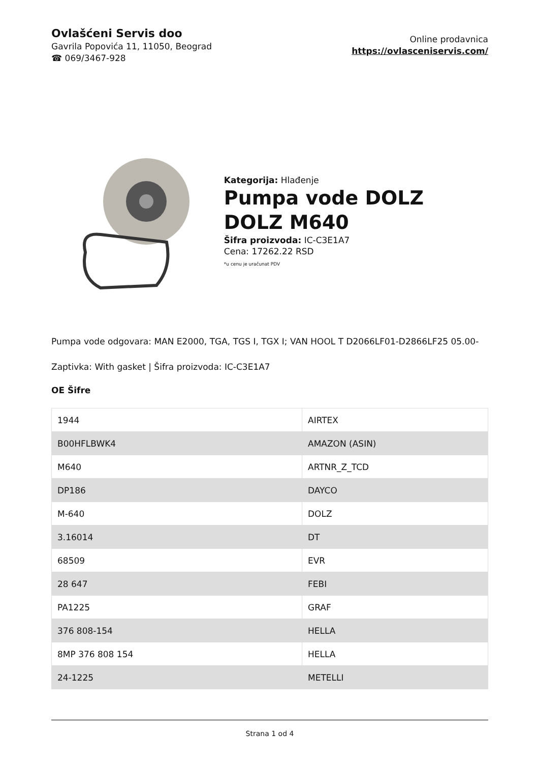Ovlašćeni Servis doo
Gavrila Popovića 11, 11050, Beograd
☎ 069/3467-928
Online prodavnica
https://ovlasceniservis.com/
Kategorija: Hlađenje
Pumpa vode DOLZ DOLZ M640
Šifra proizvoda: IC-C3E1A7
Cena: 17262.22 RSD
*u cenu je uračunat PDV
Pumpa vode odgovara: MAN E2000, TGA, TGS I, TGX I; VAN HOOL T D2066LF01-D2866LF25 05.00-
Zaptivka: With gasket | Šifra proizvoda: IC-C3E1A7
OE Šifre
| 1944 | AIRTEX |
| B00HFLBWK4 | AMAZON (ASIN) |
| M640 | ARTNR_Z_TCD |
| DP186 | DAYCO |
| M-640 | DOLZ |
| 3.16014 | DT |
| 68509 | EVR |
| 28 647 | FEBI |
| PA1225 | GRAF |
| 376 808-154 | HELLA |
| 8MP 376 808 154 | HELLA |
| 24-1225 | METELLI |
Strana 1 od 4